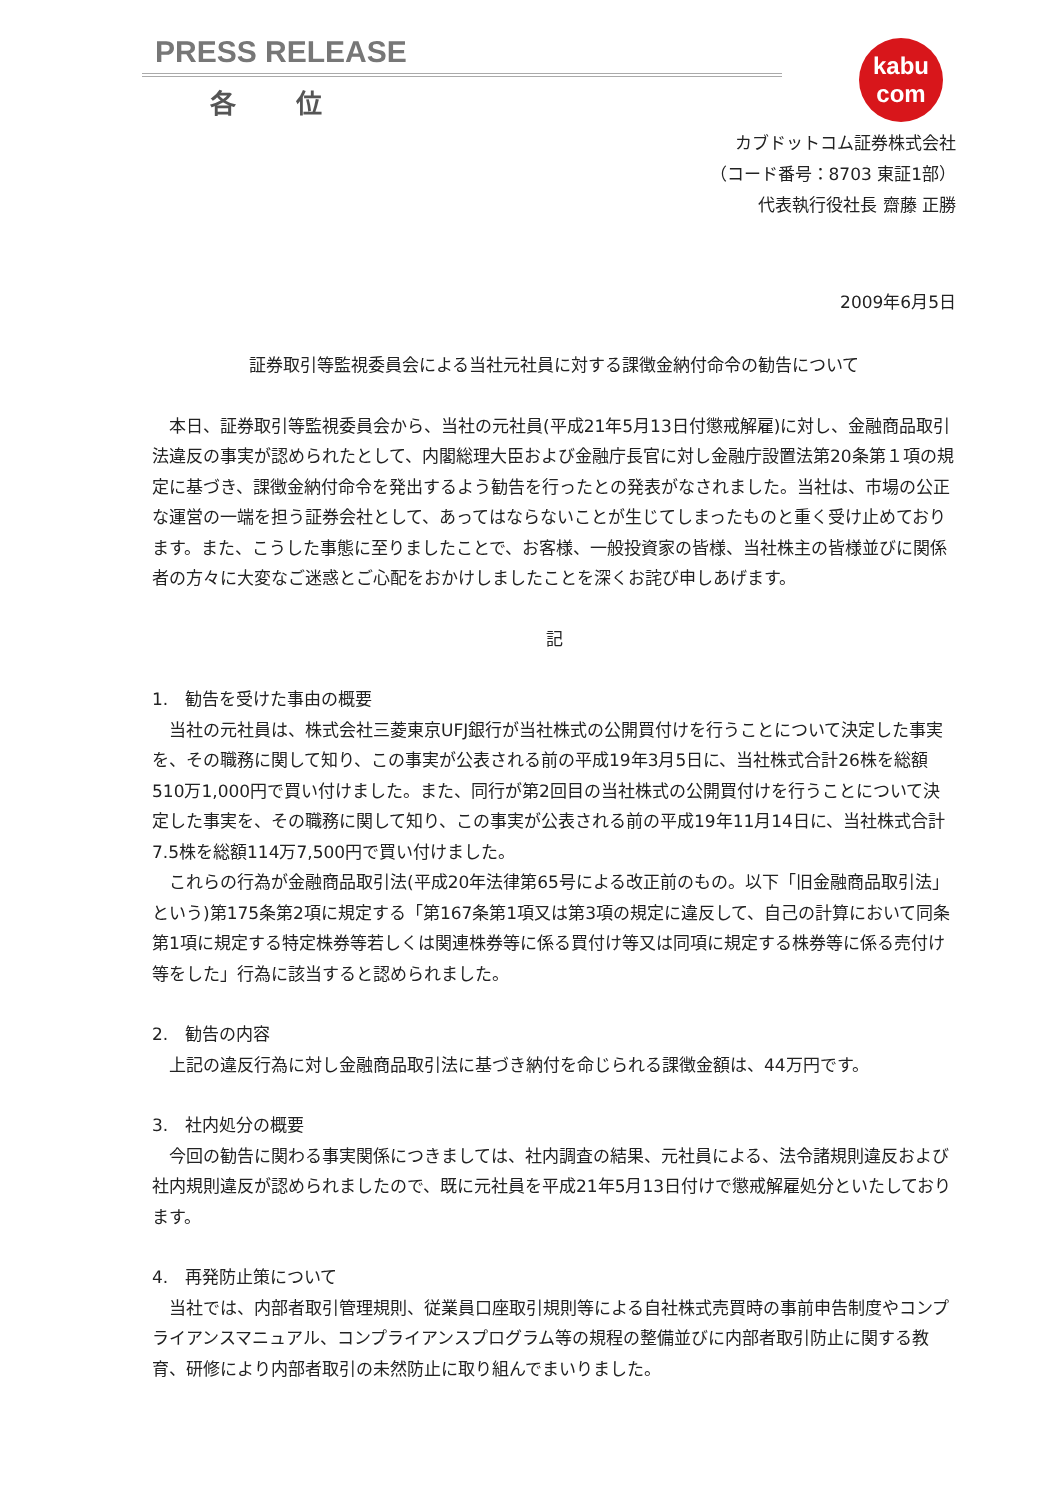kabu
com
PRESS RELEASE
各位
カブドットコム証券株式会社
（コード番号：8703 東証1部）
代表執行役社長 齋藤 正勝
2009年6月5日
証券取引等監視委員会による当社元社員に対する課徴金納付命令の勧告について
　本日、証券取引等監視委員会から、当社の元社員(平成21年5月13日付懲戒解雇)に対し、金融商品取引法違反の事実が認められたとして、内閣総理大臣および金融庁長官に対し金融庁設置法第20条第１項の規定に基づき、課徴金納付命令を発出するよう勧告を行ったとの発表がなされました。当社は、市場の公正な運営の一端を担う証券会社として、あってはならないことが生じてしまったものと重く受け止めております。また、こうした事態に至りましたことで、お客様、一般投資家の皆様、当社株主の皆様並びに関係者の方々に大変なご迷惑とご心配をおかけしましたことを深くお詫び申しあげます。
記
1.　勧告を受けた事由の概要
　当社の元社員は、株式会社三菱東京UFJ銀行が当社株式の公開買付けを行うことについて決定した事実を、その職務に関して知り、この事実が公表される前の平成19年3月5日に、当社株式合計26株を総額510万1,000円で買い付けました。また、同行が第2回目の当社株式の公開買付けを行うことについて決定した事実を、その職務に関して知り、この事実が公表される前の平成19年11月14日に、当社株式合計7.5株を総額114万7,500円で買い付けました。
　これらの行為が金融商品取引法(平成20年法律第65号による改正前のもの。以下「旧金融商品取引法」という)第175条第2項に規定する「第167条第1項又は第3項の規定に違反して、自己の計算において同条第1項に規定する特定株券等若しくは関連株券等に係る買付け等又は同項に規定する株券等に係る売付け等をした」行為に該当すると認められました。
2.　勧告の内容
　上記の違反行為に対し金融商品取引法に基づき納付を命じられる課徴金額は、44万円です。
3.　社内処分の概要
　今回の勧告に関わる事実関係につきましては、社内調査の結果、元社員による、法令諸規則違反および社内規則違反が認められましたので、既に元社員を平成21年5月13日付けで懲戒解雇処分といたしております。
4.　再発防止策について
　当社では、内部者取引管理規則、従業員口座取引規則等による自社株式売買時の事前申告制度やコンプライアンスマニュアル、コンプライアンスプログラム等の規程の整備並びに内部者取引防止に関する教育、研修により内部者取引の未然防止に取り組んでまいりました。